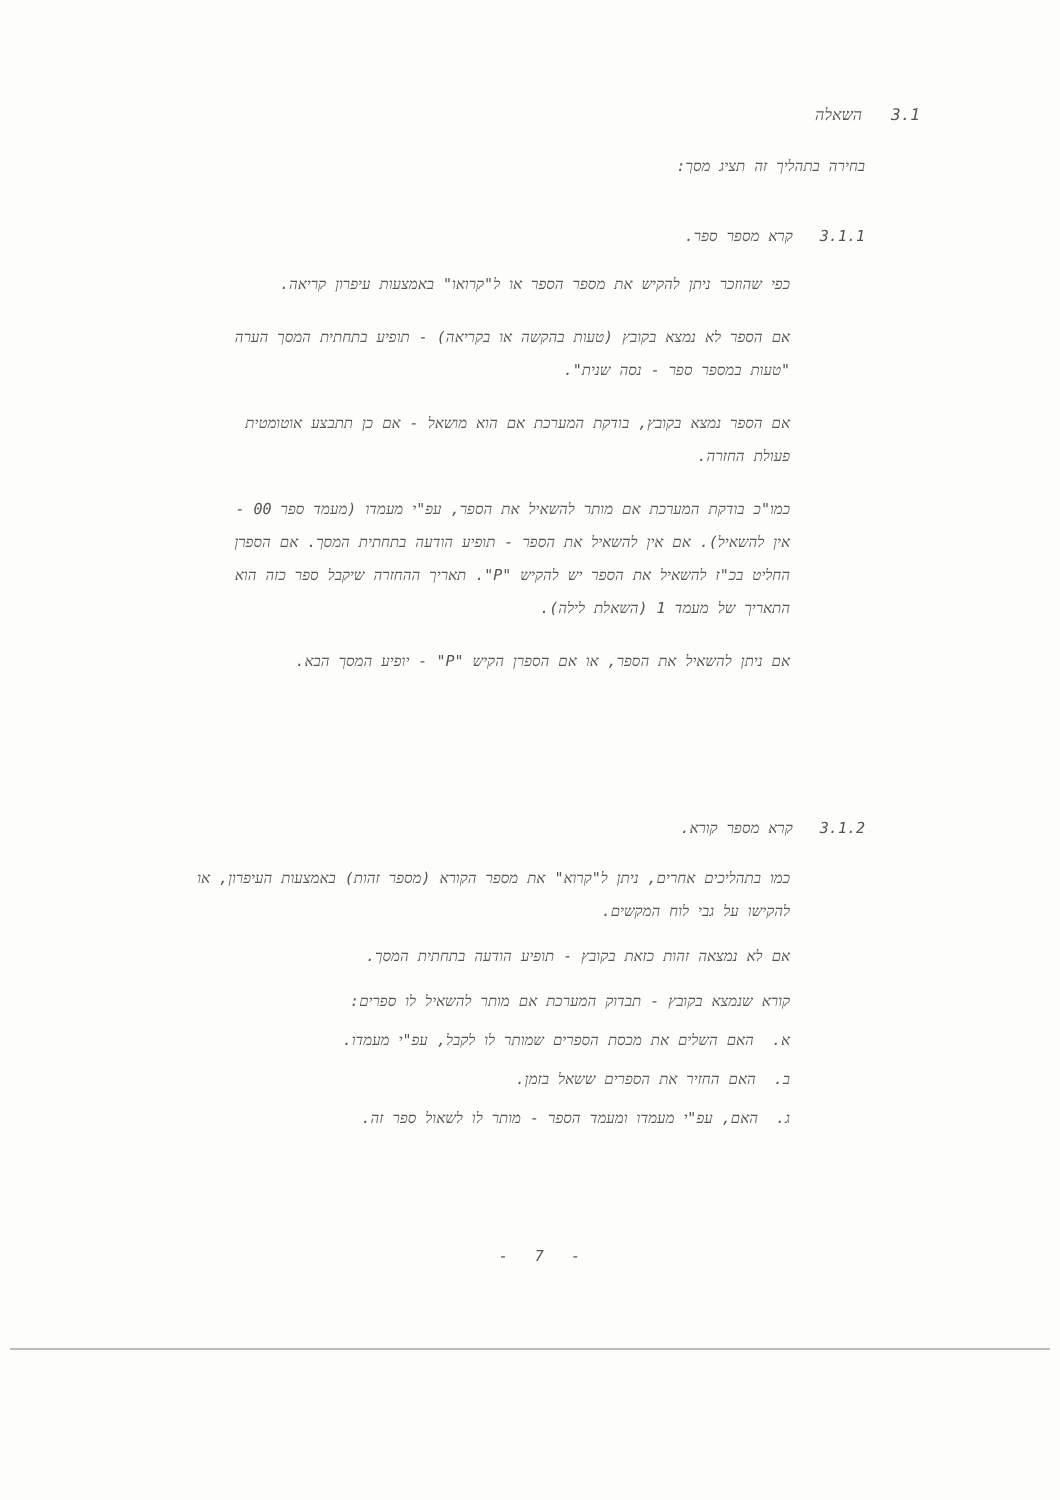3.1 השאלה
בחירה בתהליך זה תציג מסך:
3.1.1 קרא מספר ספר.
כפי שהוזכר ניתן להקיש את מספר הספר או ל"קרואו" באמצעות עיפרון קריאה.
אם הספר לא נמצא בקובץ (טעות בהקשה או בקריאה) - תופיע בתחתית המסך הערה "טעות במספר ספר - נסה שנית".
אם הספר נמצא בקובץ, בודקת המערכת אם הוא מושאל - אם כן תתבצע אוטומטית פעולת החזרה.
כמו"כ בודקת המערכת אם מותר להשאיל את הספר, עפ"י מעמדו (מעמד ספר 00 - אין להשאיל). אם אין להשאיל את הספר - תופיע הודעה בתחתית המסך. אם הספרן החליט בכ"ז להשאיל את הספר יש להקיש "P". תאריך ההחזרה שיקבל ספר כזה הוא התאריך של מעמד 1 (השאלת לילה).
אם ניתן להשאיל את הספר, או אם הספרן הקיש "P" - יופיע המסך הבא.
3.1.2 קרא מספר קורא.
כמו בתהליכים אחרים, ניתן ל"קרוא" את מספר הקורא (מספר זהות) באמצעות העיפרון, או להקישו על גבי לוח המקשים.
אם לא נמצאה זהות כזאת בקובץ - תופיע הודעה בתחתית המסך.
קורא שנמצא בקובץ - תבדוק המערכת אם מותר להשאיל לו ספרים:
א. האם השלים את מכסת הספרים שמותר לו לקבל, עפ"י מעמדו.
ב. האם החזיר את הספרים ששאל בזמן.
ג. האם, עפ"י מעמדו ומעמד הספר - מותר לו לשאול ספר זה.
- 7 -